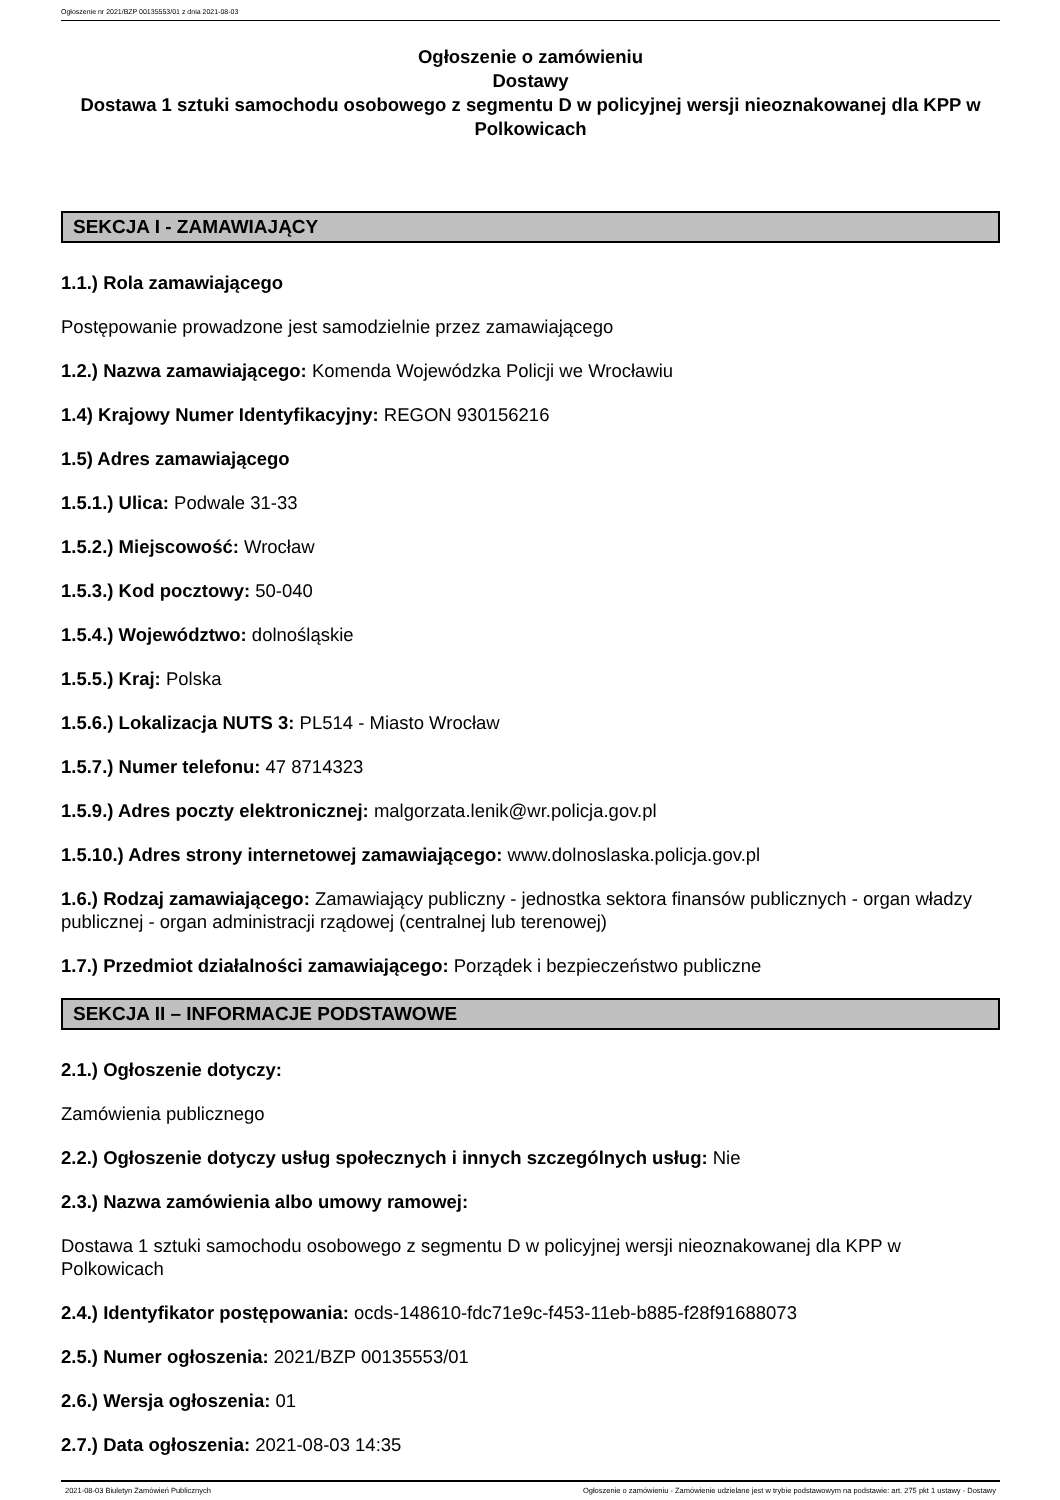Ogłoszenie nr 2021/BZP 00135553/01 z dnia 2021-08-03
Ogłoszenie o zamówieniu
Dostawy
Dostawa 1 sztuki samochodu osobowego z segmentu D w policyjnej wersji nieoznakowanej dla KPP w Polkowicach
SEKCJA I - ZAMAWIAJĄCY
1.1.) Rola zamawiającego
Postępowanie prowadzone jest samodzielnie przez zamawiającego
1.2.) Nazwa zamawiającego: Komenda Wojewódzka Policji we Wrocławiu
1.4) Krajowy Numer Identyfikacyjny: REGON 930156216
1.5) Adres zamawiającego
1.5.1.) Ulica: Podwale 31-33
1.5.2.) Miejscowość: Wrocław
1.5.3.) Kod pocztowy: 50-040
1.5.4.) Województwo: dolnośląskie
1.5.5.) Kraj: Polska
1.5.6.) Lokalizacja NUTS 3: PL514 - Miasto Wrocław
1.5.7.) Numer telefonu: 47 8714323
1.5.9.) Adres poczty elektronicznej: malgorzata.lenik@wr.policja.gov.pl
1.5.10.) Adres strony internetowej zamawiającego: www.dolnoslaska.policja.gov.pl
1.6.) Rodzaj zamawiającego: Zamawiający publiczny - jednostka sektora finansów publicznych - organ władzy publicznej - organ administracji rządowej (centralnej lub terenowej)
1.7.) Przedmiot działalności zamawiającego: Porządek i bezpieczeństwo publiczne
SEKCJA II – INFORMACJE PODSTAWOWE
2.1.) Ogłoszenie dotyczy:
Zamówienia publicznego
2.2.) Ogłoszenie dotyczy usług społecznych i innych szczególnych usług: Nie
2.3.) Nazwa zamówienia albo umowy ramowej:
Dostawa 1 sztuki samochodu osobowego z segmentu D w policyjnej wersji nieoznakowanej dla KPP w Polkowicach
2.4.) Identyfikator postępowania: ocds-148610-fdc71e9c-f453-11eb-b885-f28f91688073
2.5.) Numer ogłoszenia: 2021/BZP 00135553/01
2.6.) Wersja ogłoszenia: 01
2.7.) Data ogłoszenia: 2021-08-03 14:35
2021-08-03 Biuletyn Zamówień Publicznych Ogłoszenie o zamówieniu - Zamówienie udzielane jest w trybie podstawowym na podstawie: art. 275 pkt 1 ustawy - Dostawy